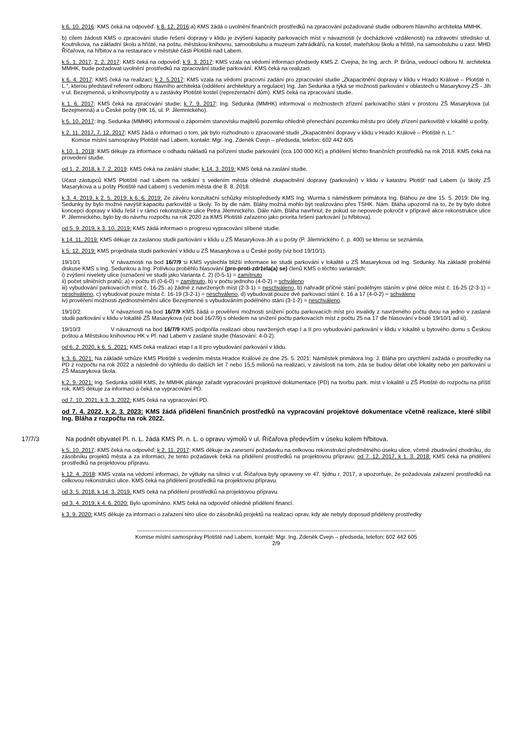k 6. 10. 2016: KMS čeká na odpověď. k 8. 12. 2016:a) KMS žádá o uvolnění finančních prostředků na zpracování požadované studie odborem hlavního architekta MMHK.
b) cílem žádosti KMS o zpracování studie řešení dopravy v klidu je zvýšení kapacity parkovacích míst v návaznosti (v docházkové vzdálenosti) na zdravotní středisko ul. Koutníkova, na základní školu a hřiště, na poštu, městskou knihovnu, samoobsluhu a muzeum zahrádkářů, na kostel, mateřskou školu a hřiště, na samoobsluhu u zast. MHD Říčařova, na hřbitov a na restaurace v městské části Plotiště nad Labem.
k 5. 1. 2017, 2. 2. 2017: KMS čeká na odpověď; k 9. 3. 2017: KMS vzala na vědomí informaci předsedy KMS Z. Cvejna, že Ing. arch. P. Brůna, vedoucí odboru hl. architekta MMHK, bude požadovat uvolnění prostředků na zpracování studie parkování. KMS čeká na realizaci.
k 6. 4. 2017: KMS čeká na realizaci; k 2. 5.2017: KMS vzala na vědomí pracovní zadání pro zpracování studie „Zkapacitnění dopravy v klidu v Hradci Králové – Plotiště n. L.“, kterou představil referent odboru hlavního architekta (oddělení architektury a regulace) Ing. Jan Sedunka a týká se možnosti parkování v oblastech u Masarykovy ZŠ - Jih v ul. Bezejmenná, u knihovny/pošty a u zastávky Plotiště kostel (reprezentační dům). KMS čeká na zpracování studie.
k 1. 6. 2017: KMS čeká na zpracování studie; k 7. 9. 2017: Ing. Sedunka (MMHK) informoval o možnostech zřízení parkovacího stání v prostoru ZŠ Masarykova (ul. Bezejmenná) a u České pošty (HK 16, ul. P. Jilemnického).
k 5. 10. 2017: Ing. Sedunka (MMHK) informoval o záporném stanovisku majitelů pozemku ohledně přenechání pozemku městu pro účely zřízení parkoviště v lokalitě u pošty.
k 2. 11. 2017, 7. 12. 2017: KMS žádá o informaci o tom, jak bylo rozhodnuto o zpracované studii „Zkapacitnění dopravy v klidu v Hradci Králové – Plotiště n. L.“
Komise místní samosprávy Plotiště nad Labem, kontakt: Mgr. Ing. Zdeněk Cvejn – předseda, telefon: 602 442 605
k 10. 1. 2018: KMS děkuje za informace o odhadu nákladů na pořízení studie parkování (cca 100 000 Kč) a přidělení těchto finančních prostředků na rok 2018. KMS čeká na provedení studie.
od 1. 2. 2018, k 7. 2. 2019: KMS čeká na zaslání studie; k 14. 3. 2019: KMS čeká na zaslání studie.
Účast zástupců KMS Plotiště nad Labem na setkání s vedením města ohledně zkapacitnění dopravy (parkování) v klidu v katastru Plotišť nad Labem (u školy ZŠ Masarykova a u pošty Plotiště nad Labem) s vedením města dne 8. 8. 2018.
k 3. 4. 2019, k 2. 5. 2019: k 6. 6. 2019: Ze závěru konzultační schůzky místopředsedy KMS Ing. Wurma s náměstkem primátora Ing. Bláhou ze dne 15. 5. 2019: Dle Ing. Sedunky by bylo možné navýšit kapacitu parkoviště u školy. To by dle nám. Bláhy možná mohlo být realizováno přes TSHK. Nám. Bláha upozornil na to, že by bylo dobré koncepci dopravy v klidu řešit i v rámci rekonstrukce ulice Petra Jilemnického. Dále nám. Bláha navrhnul, že pokud se nepovede pokročit v přípravě akce rekonstrukce ulice P. Jilemnického, bylo by do návrhu rozpočtu na rok 2020 za KMS Plotiště zařazeno jako priorita řešení parkování (u hřbitova).
od 5. 9. 2019, k 3. 10. 2019: KMS žádá informaci o progresu vypracování slíbené studie.
k 14. 11. 2019: KMS děkuje za zaslanou studii parkování v klidu u ZŠ Masarykova-Jih a u pošty (P. Jilemnického č. p. 400) se kterou se seznámila.
k 5. 12. 2019: KMS projednala studii parkování v klidu u ZŠ Masarykova a u České pošty (viz bod 19/10/1).
19/10/1 V návaznosti na bod 16/7/9 si KMS vyslechla bližší informace ke studii parkování v lokalitě u ZŠ Masarykova od Ing. Sedunky. Na základě proběhlé diskuse KMS s Ing. Sedunkou a Ing. Polívkou proběhlo hlasování (pro-proti-zdržela(a) se) členů KMS o těchto variantách:
i) zvýšení nivelety ulice (označení ve studii jako Varianta č. 2) (0-5-1) = zamítnuto
ii) počet silničních prahů: a) v počtu tří (0-6-0) = zamítnuto, b) v počtu jednoho (4-0-2) = schváleno
iii) vybudování parkovacích míst č. 16-25: a) žádné z navržených míst (2-3-1) = neschváleno, b) nahradit příčné stání podélným stáním v plné délce míst č. 16-25 (2-3-1) = neschváleno, c) vybudovat pouze místa č. 16-19 (3-2-1) = neschváleno, d) vybudovat pouze dvě parkovací stání č. 16 a 17 (4-0-2) = schváleno
iv) prověření možnosti zjednosměrnění ulice Bezejmenné s vybudováním podélného stání (3-1-2) = neschváleno.
19/10/2 V návaznosti na bod 16/7/9 KMS žádá o prověření možnosti snížení počtu parkovacích míst pro invalidy z navrženého počtu dvou na jedno v zaslané studii parkování v klidu v lokalitě ZŠ Masarykova (viz bod 16/7/9) s ohledem na snížení počtu parkovacích míst z počtu 25 na 17 dle hlasování v bodě 19/10/1 ad iii).
19/10/3 V návaznosti na bod 16/7/9 KMS podpořila realizaci obou navržených etap I a II pro vybudování parkování v klidu v lokalitě u bytového domu s Českou poštou a Městskou knihovnou HK v Pl. nad Labem v zaslané studie (hlasování: 4-0-2).
od 6. 2. 2020, k 6. 5. 2021: KMS čeká realizaci etap I a II pro vybudování parkování v klidu.
k 3. 6. 2021: Na základě schůze KMS Plotiště s vedením města Hradce Králové ze dne 25. 5. 2021: Náměstek primátora Ing. J. Bláha pro urychlení zažádá o prostředky na PD z rozpočtu na rok 2022 a následně do výhledu do dalších let 7 nebo 15,5 milionů na realizaci, v závislosti na tom, zda se budou dělat obě lokality nebo jen parkování u ZŠ Masarykova škola.
k 2. 9. 2021: Ing. Sedunka sdělil KMS, že MMHK plánuje zařadit vypracování projektové dokumentace (PD) na tvorbu park. míst v lokalitě u ZŠ Plotiště do rozpočtu na příští rok. KMS děkuje za informaci a čeká na vypracování PD.
od 7. 10. 2021, k 3. 3. 2022: KMS čeká na vypracování PD.
od 7. 4. 2022, k 2. 3. 2023: KMS žádá přidělení finančních prostředků na vypracování projektové dokumentace včetně realizace, které slíbil Ing. Bláha z rozpočtu na rok 2022.
17/7/3 Na podnět obyvatel Pl. n. L. žádá KMS Pl. n. L. o opravu výmolů v ul. Říčařova především v úseku kolem hřbitova.
k 5. 10. 2017: KMS čeká na odpověď; k 2. 11. 2017: KMS děkuje za zanesení požadavku na celkovou rekonstrukci předmětného úseku ulice, včetně zbudování chodníku, do zásobníku projektů města a za informaci, že tento požadavek čeká na přidělení prostředků na projektovou přípravu; od 7. 12. 2017, k 1. 3. 2018: KMS čeká na přidělení prostředků na projektovou přípravu.
k 12. 4. 2018: KMS vzala na vědomí informaci, že výtluky na silnici v ul. Říčařova byly opraveny ve 47. týdnu r. 2017, a upozorňuje, že požadovala zařazení prostředků na celkovou rekonstrukci ulice. KMS čeká na přidělení prostředků na projektovou přípravu.
od 3. 5. 2018, k 14. 3. 2019: KMS čeká na přidělení prostředků na projektovou přípravu.
od 3. 4. 2019, k 4. 6. 2020: Bylo upomínáno. KMS čeká na odpověď ohledně přidělení financí.
k 3. 9. 2020: KMS děkuje za informaci o zařazení této ulice do zásobníků projektů na realizaci oprav, kdy ale nebyly doposud přiděleny prostředky
------------------------------------------------------------------------------------------------------------------------------------------------------
Komise místní samosprávy Plotiště nad Labem, kontakt: Mgr. Ing. Zdeněk Cvejn – předseda, telefon: 602 442 605
2/9